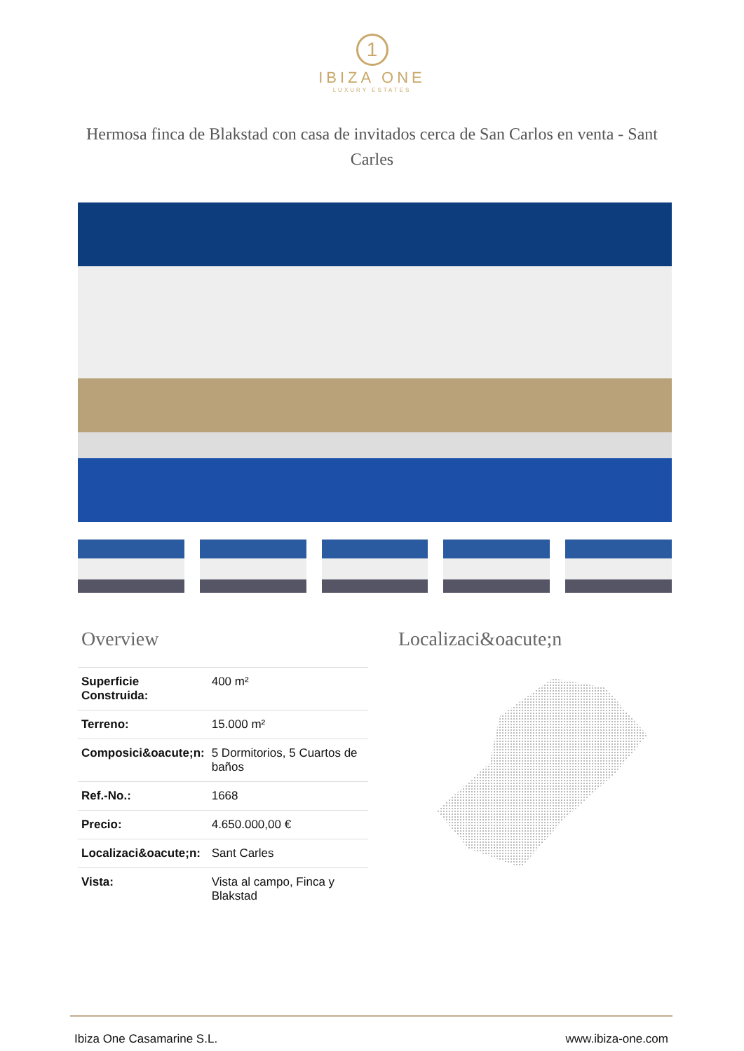1
IBIZA ONE
LUXURY ESTATES
Hermosa finca de Blakstad con casa de invitados cerca de San Carlos en venta - Sant Carles
Overview
| Superficie Construida: | 400 m² |
| Terreno: | 15.000 m² |
| Composici&oacute;n: | 5 Dormitorios, 5 Cuartos de baños |
| Ref.-No.: | 1668 |
| Precio: | 4.650.000,00 € |
| Localizaci&oacute;n: | Sant Carles |
| Vista: | Vista al campo, Finca y Blakstad |
Localizaci&oacute;n
Ibiza One Casamarine S.L. www.ibiza-one.com